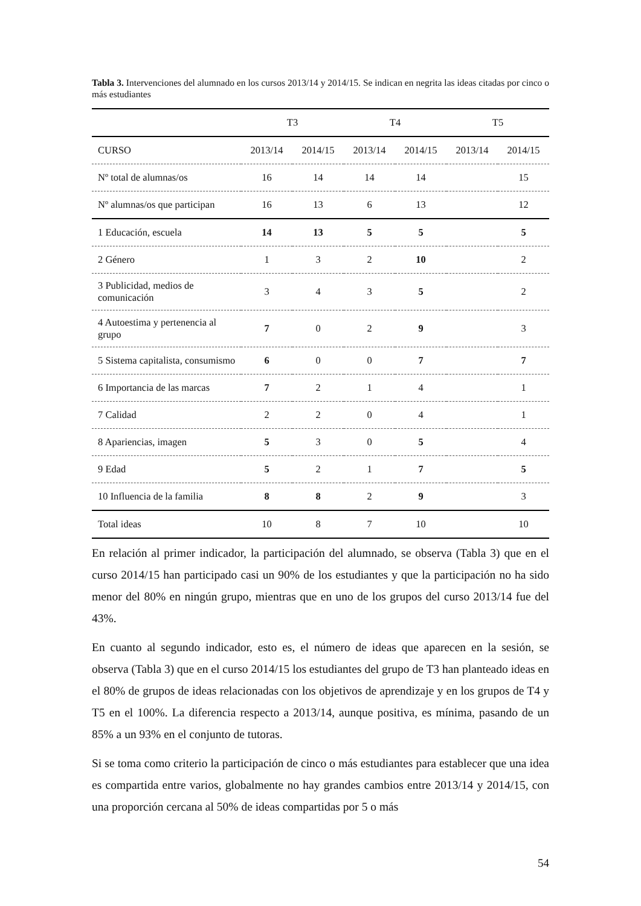Tabla 3. Intervenciones del alumnado en los cursos 2013/14 y 2014/15. Se indican en negrita las ideas citadas por cinco o más estudiantes
| | T3 | | T4 | | T5 | |
| --- | --- | --- | --- | --- | --- | --- |
| CURSO | 2013/14 | 2014/15 | 2013/14 | 2014/15 | 2013/14 | 2014/15 |
| Nº total de alumnas/os | 16 | 14 | 14 | 14 | | 15 |
| Nº alumnas/os que participan | 16 | 13 | 6 | 13 | | 12 |
| 1 Educación, escuela | 14 | 13 | 5 | 5 | | 5 |
| 2 Género | 1 | 3 | 2 | 10 | | 2 |
| 3 Publicidad, medios de comunicación | 3 | 4 | 3 | 5 | | 2 |
| 4 Autoestima y pertenencia al grupo | 7 | 0 | 2 | 9 | | 3 |
| 5 Sistema capitalista, consumismo | 6 | 0 | 0 | 7 | | 7 |
| 6 Importancia de las marcas | 7 | 2 | 1 | 4 | | 1 |
| 7 Calidad | 2 | 2 | 0 | 4 | | 1 |
| 8 Apariencias, imagen | 5 | 3 | 0 | 5 | | 4 |
| 9 Edad | 5 | 2 | 1 | 7 | | 5 |
| 10 Influencia de la familia | 8 | 8 | 2 | 9 | | 3 |
| Total ideas | 10 | 8 | 7 | 10 | | 10 |
En relación al primer indicador, la participación del alumnado, se observa (Tabla 3) que en el curso 2014/15 han participado casi un 90% de los estudiantes y que la participación no ha sido menor del 80% en ningún grupo, mientras que en uno de los grupos del curso 2013/14 fue del 43%.
En cuanto al segundo indicador, esto es, el número de ideas que aparecen en la sesión, se observa (Tabla 3) que en el curso 2014/15 los estudiantes del grupo de T3 han planteado ideas en el 80% de grupos de ideas relacionadas con los objetivos de aprendizaje y en los grupos de T4 y T5 en el 100%. La diferencia respecto a 2013/14, aunque positiva, es mínima, pasando de un 85% a un 93% en el conjunto de tutoras.
Si se toma como criterio la participación de cinco o más estudiantes para establecer que una idea es compartida entre varios, globalmente no hay grandes cambios entre 2013/14 y 2014/15, con una proporción cercana al 50% de ideas compartidas por 5 o más
54